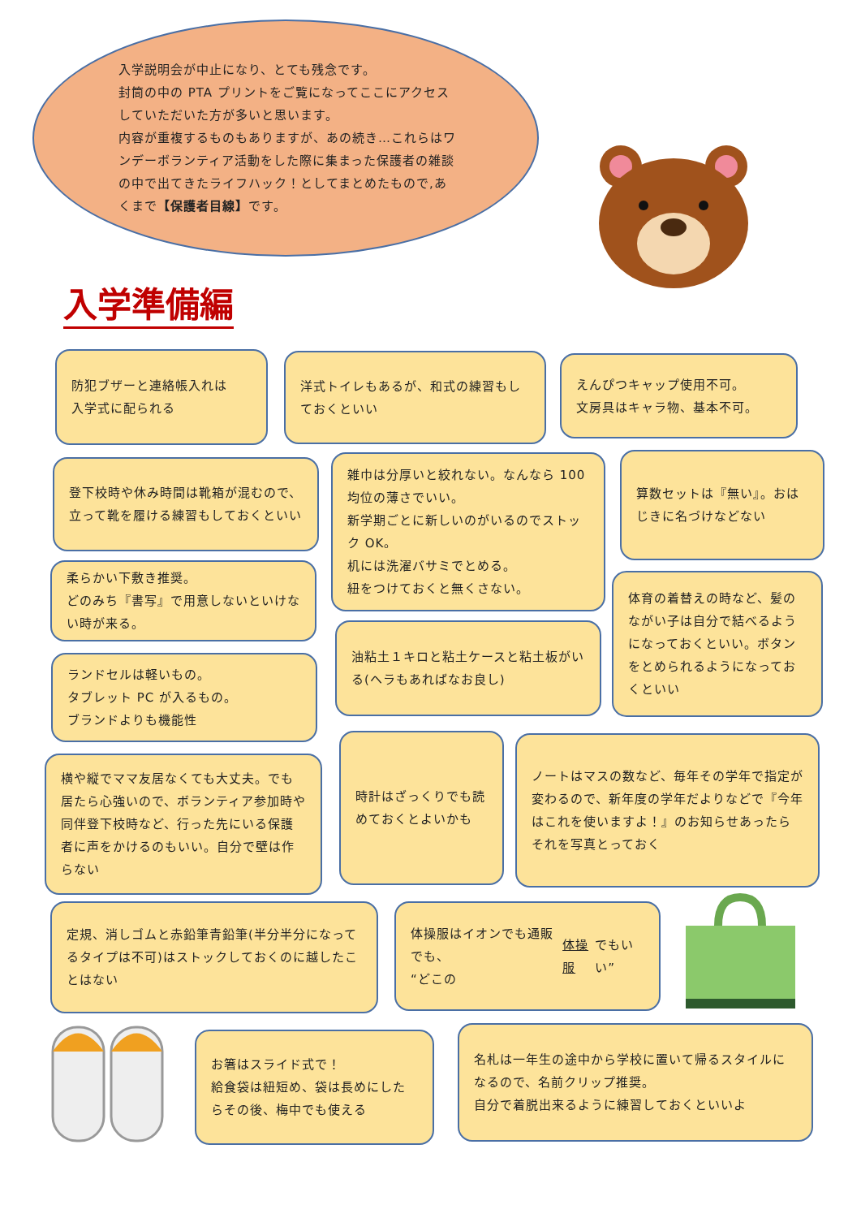入学説明会が中止になり、とても残念です。
封筒の中の PTA プリントをご覧になってここにアクセスしていただいた方が多いと思います。
内容が重複するものもありますが、あの続き…これらはワンデーボランティア活動をした際に集まった保護者の雑談の中で出てきたライフハック！としてまとめたもので,あくまで【保護者目線】です。
入学準備編
防犯ブザーと連絡帳入れは
入学式に配られる
洋式トイレもあるが、和式の練習もしておくといい
えんぴつキャップ使用不可。
文房具はキャラ物、基本不可。
登下校時や休み時間は靴箱が混むので、立って靴を履ける練習もしておくといい
雑巾は分厚いと絞れない。なんなら 100 均位の薄さでいい。
新学期ごとに新しいのがいるのでストック OK。
机には洗濯バサミでとめる。
紐をつけておくと無くさない。
算数セットは『無い』。おはじきに名づけなどない
柔らかい下敷き推奨。
どのみち『書写』で用意しないといけない時が来る。
体育の着替えの時など、髪のながい子は自分で結べるようになっておくといい。ボタンをとめられるようになっておくといい
ランドセルは軽いもの。
タブレット PC が入るもの。
ブランドよりも機能性
油粘土１キロと粘土ケースと粘土板がいる(ヘラもあればなお良し)
横や縦でママ友居なくても大丈夫。でも居たら心強いので、ボランティア参加時や同伴登下校時など、行った先にいる保護者に声をかけるのもいい。自分で壁は作らない
時計はざっくりでも読めておくとよいかも
ノートはマスの数など、毎年その学年で指定が変わるので、新年度の学年だよりなどで『今年はこれを使いますよ！』のお知らせあったらそれを写真とっておく
定規、消しゴムと赤鉛筆青鉛筆(半分半分になってるタイプは不可)はストックしておくのに越したことはない
体操服はイオンでも通販でも、
“どこの 体操服 でもいい”
お箸はスライド式で！
給食袋は紐短め、袋は長めにしたらその後、梅中でも使える
名札は一年生の途中から学校に置いて帰るスタイルになるので、名前クリップ推奨。
自分で着脱出来るように練習しておくといいよ